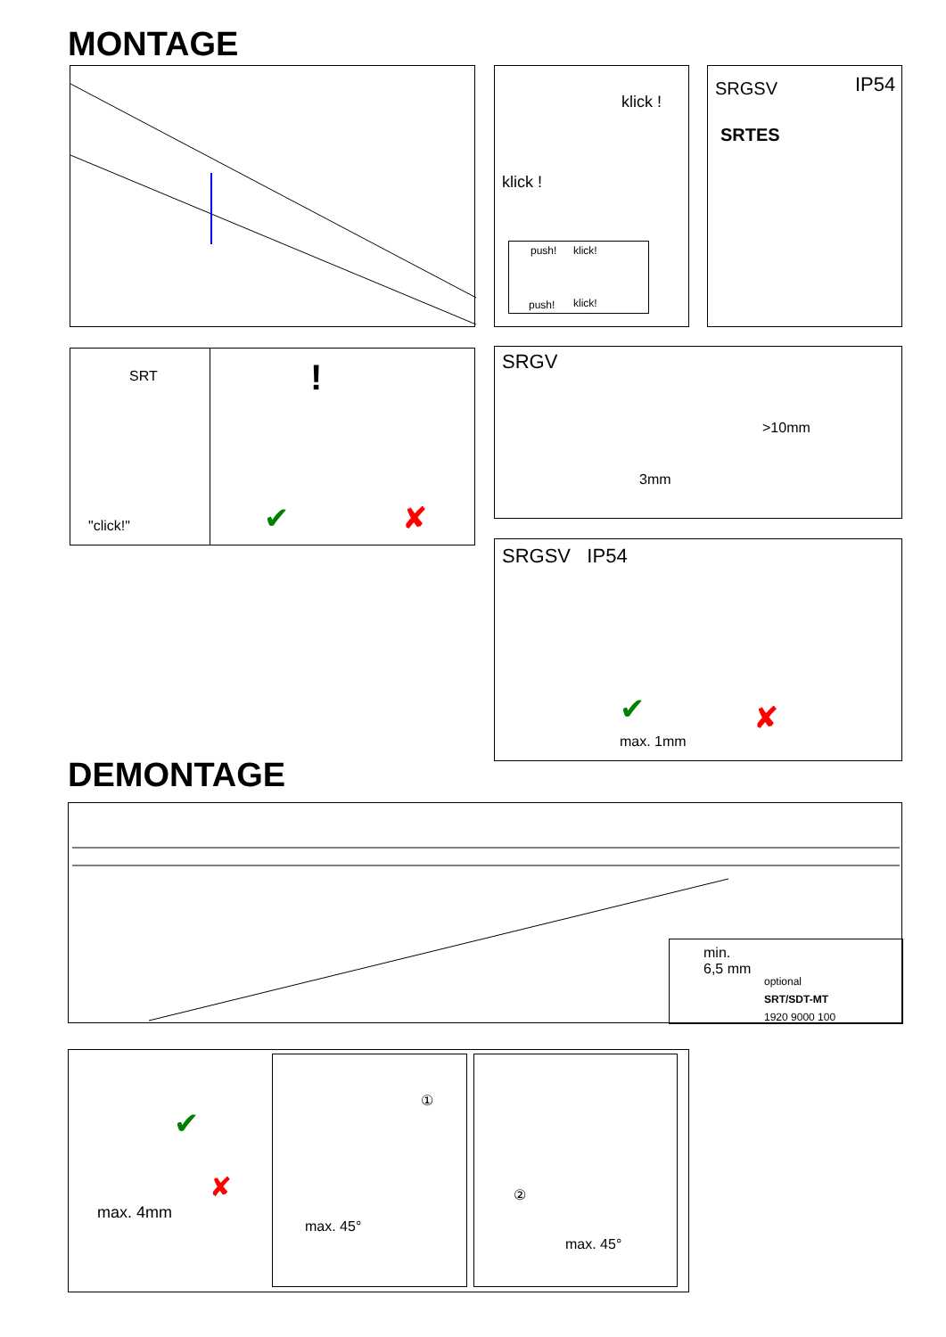MONTAGE
klick !
klick !
push! klick!
push! klick!
SRGSV IP54
SRTES
SRT
"click!"
!
✔ ✘
SRGV
>10mm
3mm
SRGSV IP54
max. 1mm
✔ ✘
DEMONTAGE
min.
6,5 mm
optional
SRT/SDT-MT
1920 9000 100
✔
✘
max. 4mm
①
max. 45°
②
max. 45°